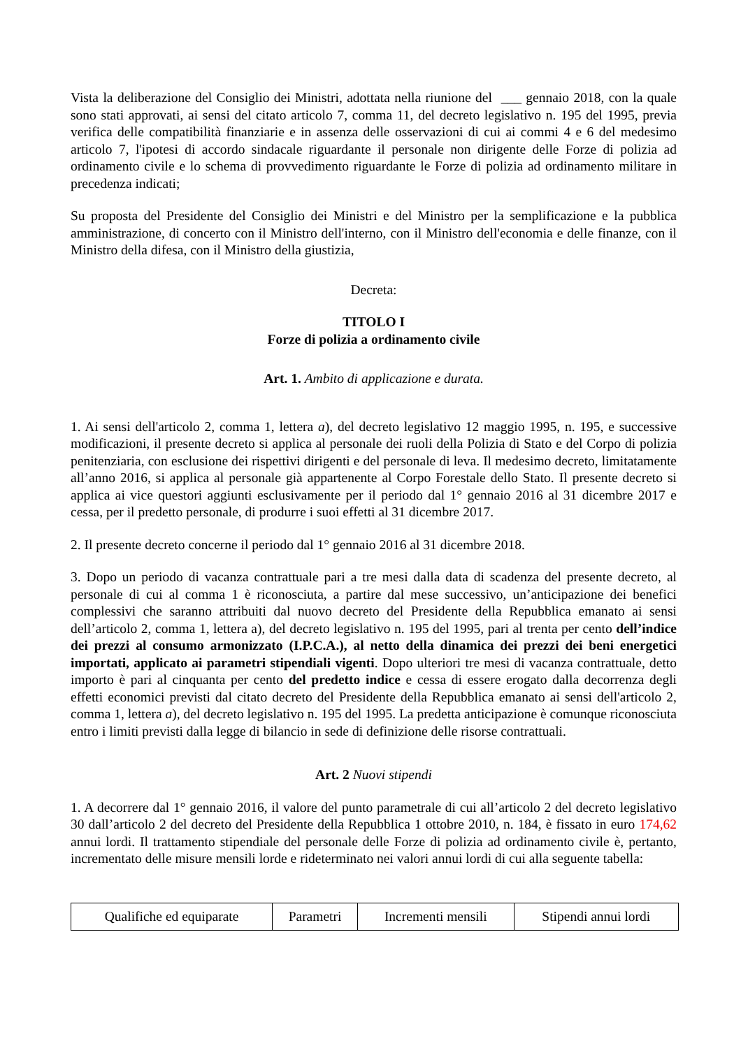Vista la deliberazione del Consiglio dei Ministri, adottata nella riunione del ___ gennaio 2018, con la quale sono stati approvati, ai sensi del citato articolo 7, comma 11, del decreto legislativo n. 195 del 1995, previa verifica delle compatibilità finanziarie e in assenza delle osservazioni di cui ai commi 4 e 6 del medesimo articolo 7, l'ipotesi di accordo sindacale riguardante il personale non dirigente delle Forze di polizia ad ordinamento civile e lo schema di provvedimento riguardante le Forze di polizia ad ordinamento militare in precedenza indicati;
Su proposta del Presidente del Consiglio dei Ministri e del Ministro per la semplificazione e la pubblica amministrazione, di concerto con il Ministro dell'interno, con il Ministro dell'economia e delle finanze, con il Ministro della difesa, con il Ministro della giustizia,
Decreta:
TITOLO I
Forze di polizia a ordinamento civile
Art. 1. Ambito di applicazione e durata.
1. Ai sensi dell'articolo 2, comma 1, lettera a), del decreto legislativo 12 maggio 1995, n. 195, e successive modificazioni, il presente decreto si applica al personale dei ruoli della Polizia di Stato e del Corpo di polizia penitenziaria, con esclusione dei rispettivi dirigenti e del personale di leva. Il medesimo decreto, limitatamente all’anno 2016, si applica al personale già appartenente al Corpo Forestale dello Stato. Il presente decreto si applica ai vice questori aggiunti esclusivamente per il periodo dal 1° gennaio 2016 al 31 dicembre 2017 e cessa, per il predetto personale, di produrre i suoi effetti al 31 dicembre 2017.
2. Il presente decreto concerne il periodo dal 1° gennaio 2016 al 31 dicembre 2018.
3. Dopo un periodo di vacanza contrattuale pari a tre mesi dalla data di scadenza del presente decreto, al personale di cui al comma 1 è riconosciuta, a partire dal mese successivo, un’anticipazione dei benefici complessivi che saranno attribuiti dal nuovo decreto del Presidente della Repubblica emanato ai sensi dell’articolo 2, comma 1, lettera a), del decreto legislativo n. 195 del 1995, pari al trenta per cento dell’indice dei prezzi al consumo armonizzato (I.P.C.A.), al netto della dinamica dei prezzi dei beni energetici importati, applicato ai parametri stipendiali vigenti. Dopo ulteriori tre mesi di vacanza contrattuale, detto importo è pari al cinquanta per cento del predetto indice e cessa di essere erogato dalla decorrenza degli effetti economici previsti dal citato decreto del Presidente della Repubblica emanato ai sensi dell'articolo 2, comma 1, lettera a), del decreto legislativo n. 195 del 1995. La predetta anticipazione è comunque riconosciuta entro i limiti previsti dalla legge di bilancio in sede di definizione delle risorse contrattuali.
Art. 2 Nuovi stipendi
1. A decorrere dal 1° gennaio 2016, il valore del punto parametrale di cui all’articolo 2 del decreto legislativo 30 dall’articolo 2 del decreto del Presidente della Repubblica 1 ottobre 2010, n. 184, è fissato in euro 174,62 annui lordi. Il trattamento stipendiale del personale delle Forze di polizia ad ordinamento civile è, pertanto, incrementato delle misure mensili lorde e rideterminato nei valori annui lordi di cui alla seguente tabella:
| Qualifiche ed equiparate | Parametri | Incrementi mensili | Stipendi annui lordi |